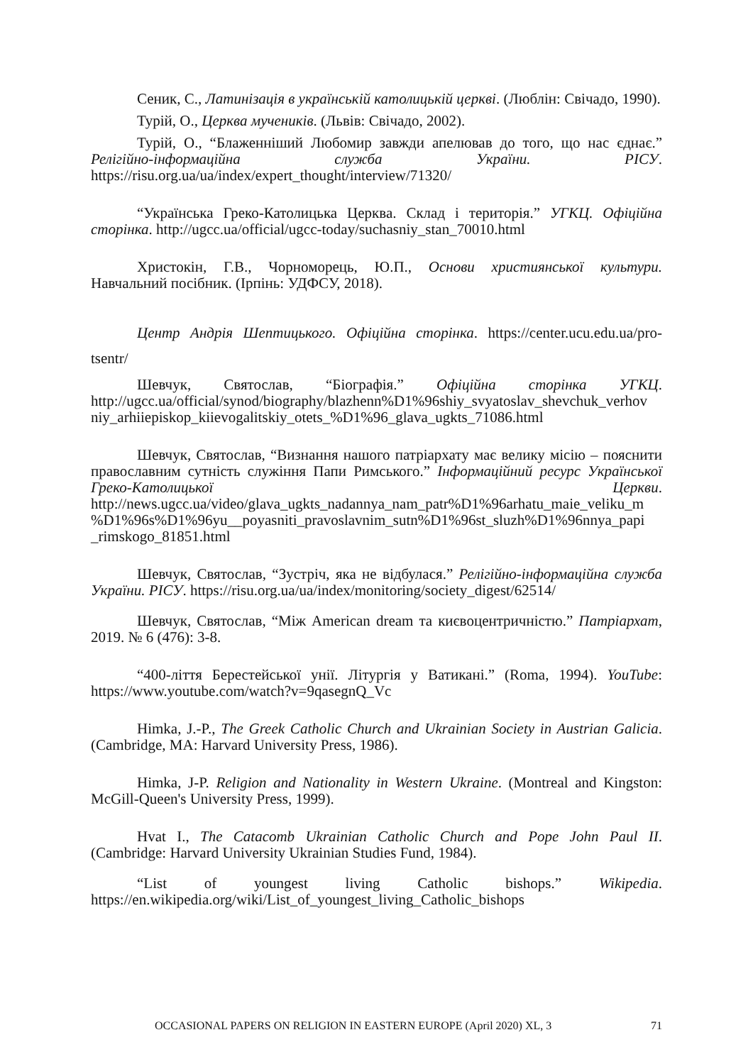Сеник, С., Латинізація в українській католицькій церкві. (Люблін: Свічадо, 1990).
Турій, О., Церква мучеників. (Львів: Свічадо, 2002).
Турій, О., “Блаженніший Любомир завжди апелював до того, що нас єднає.” Релігійно-інформаційна служба України. РІСУ. https://risu.org.ua/ua/index/expert_thought/interview/71320/
“Українська Греко-Католицька Церква. Склад і територія.” УГКЦ. Офіційна сторінка. http://ugcc.ua/official/ugcc-today/suchasniy_stan_70010.html
Христокін, Г.В., Чорноморець, Ю.П., Основи християнської культури. Навчальний посібник. (Ірпінь: УДФСУ, 2018).
Центр Андрія Шептицького. Офіційна сторінка. https://center.ucu.edu.ua/pro-tsentr/
Шевчук, Святослав, “Біографія.” Офіційна сторінка УГКЦ. http://ugcc.ua/official/synod/biography/blazhenn%D1%96shiy_svyatoslav_shevchuk_verhov niy_arhiiepiskop_kiievogalitskiy_otets_%D1%96_glava_ugkts_71086.html
Шевчук, Святослав, “Визнання нашого патріархату має велику місію – пояснити православним сутність служіння Папи Римського.” Інформаційний ресурс Української Греко-Католицької Церкви. http://news.ugcc.ua/video/glava_ugkts_nadannya_nam_patr%D1%96arhatu_maie_veliku_m %D1%96s%D1%96yu__poyasniti_pravoslavnim_sutn%D1%96st_sluzh%D1%96nnya_papi _rimskogo_81851.html
Шевчук, Святослав, “Зустріч, яка не відбулася.” Релігійно-інформаційна служба України. РІСУ. https://risu.org.ua/ua/index/monitoring/society_digest/62514/
Шевчук, Святослав, “Між American dream та києвоцентричністю.” Патріархат, 2019. № 6 (476): 3-8.
“400-ліття Берестейської унії. Літургія у Ватикані.” (Roma, 1994). YouTube: https://www.youtube.com/watch?v=9qasegnQ_Vc
Himka, J.-P., The Greek Catholic Church and Ukrainian Society in Austrian Galicia. (Cambridge, MA: Harvard University Press, 1986).
Himka, J-P. Religion and Nationality in Western Ukraine. (Montreal and Kingston: McGill-Queen's University Press, 1999).
Hvat I., The Catacomb Ukrainian Catholic Church and Pope John Paul II. (Cambridge: Harvard University Ukrainian Studies Fund, 1984).
“List of youngest living Catholic bishops.” Wikipedia. https://en.wikipedia.org/wiki/List_of_youngest_living_Catholic_bishops
OCCASIONAL PAPERS ON RELIGION IN EASTERN EUROPE (April 2020) XL, 3 71